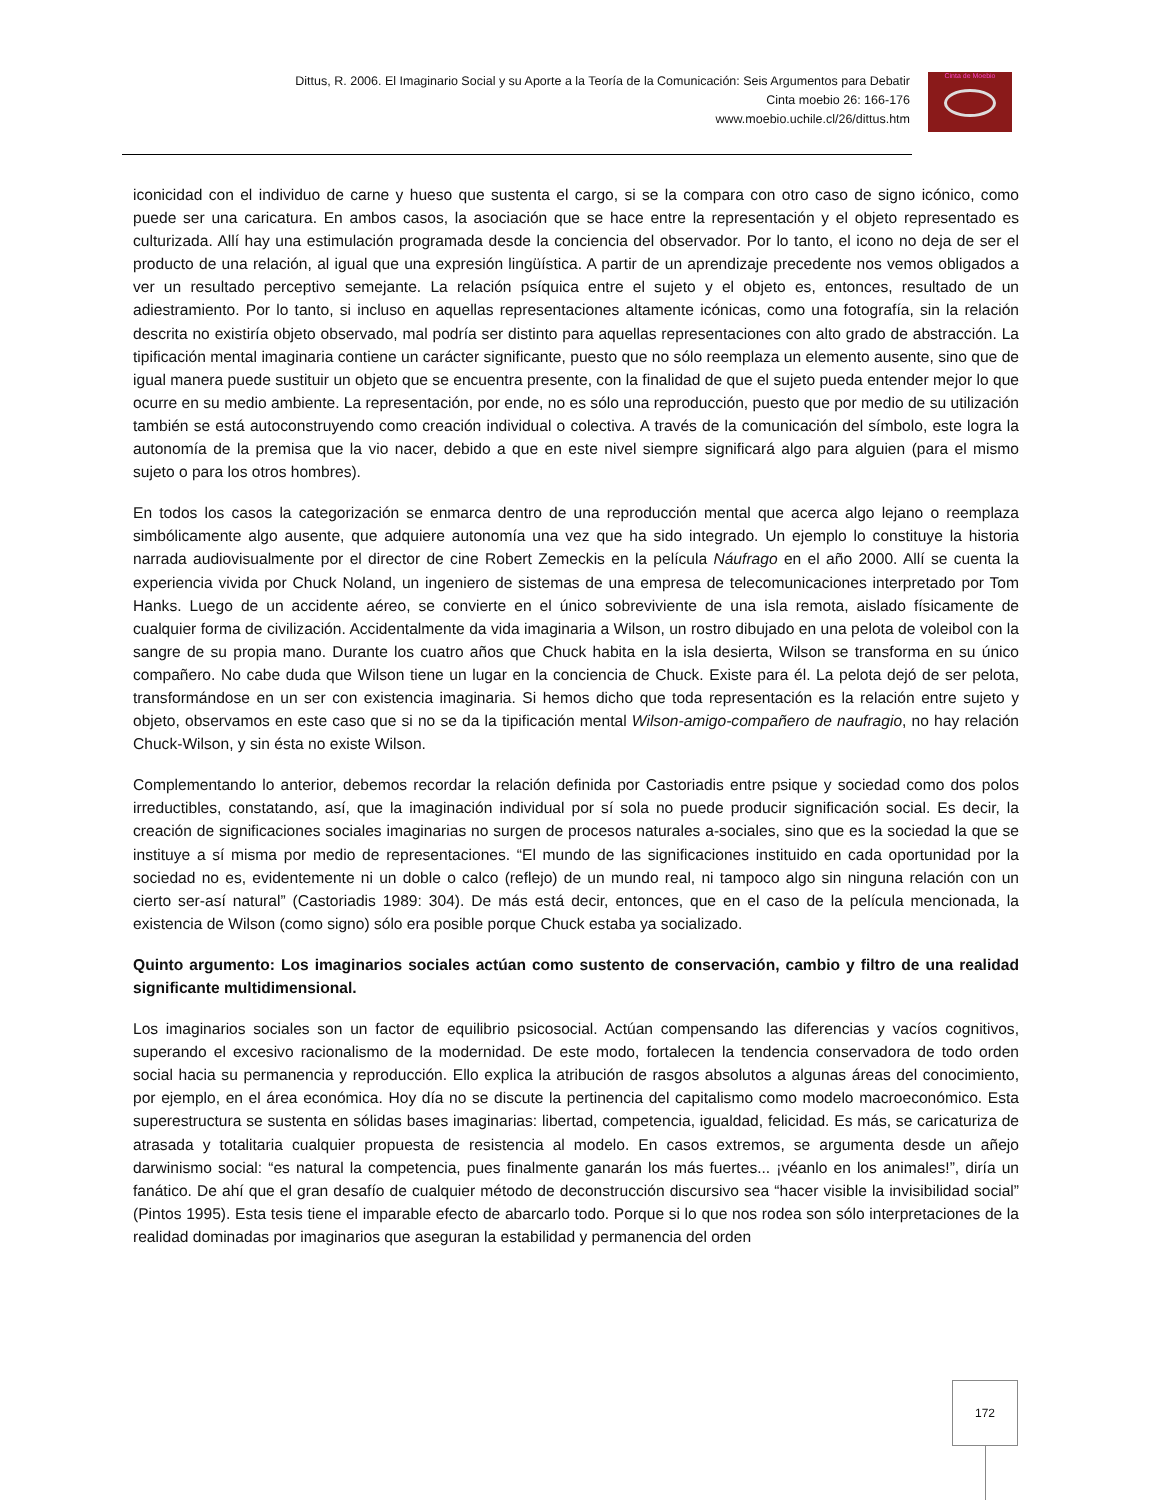Dittus, R. 2006. El Imaginario Social y su Aporte a la Teoría de la Comunicación: Seis Argumentos para Debatir
Cinta moebio 26: 166-176
www.moebio.uchile.cl/26/dittus.htm
Cinta de Moebio
iconicidad con el individuo de carne y hueso que sustenta el cargo, si se la compara con otro caso de signo icónico, como puede ser una caricatura. En ambos casos, la asociación que se hace entre la representación y el objeto representado es culturizada. Allí hay una estimulación programada desde la conciencia del observador. Por lo tanto, el icono no deja de ser el producto de una relación, al igual que una expresión lingüística. A partir de un aprendizaje precedente nos vemos obligados a ver un resultado perceptivo semejante. La relación psíquica entre el sujeto y el objeto es, entonces, resultado de un adiestramiento. Por lo tanto, si incluso en aquellas representaciones altamente icónicas, como una fotografía, sin la relación descrita no existiría objeto observado, mal podría ser distinto para aquellas representaciones con alto grado de abstracción. La tipificación mental imaginaria contiene un carácter significante, puesto que no sólo reemplaza un elemento ausente, sino que de igual manera puede sustituir un objeto que se encuentra presente, con la finalidad de que el sujeto pueda entender mejor lo que ocurre en su medio ambiente. La representación, por ende, no es sólo una reproducción, puesto que por medio de su utilización también se está autoconstruyendo como creación individual o colectiva. A través de la comunicación del símbolo, este logra la autonomía de la premisa que la vio nacer, debido a que en este nivel siempre significará algo para alguien (para el mismo sujeto o para los otros hombres).
En todos los casos la categorización se enmarca dentro de una reproducción mental que acerca algo lejano o reemplaza simbólicamente algo ausente, que adquiere autonomía una vez que ha sido integrado. Un ejemplo lo constituye la historia narrada audiovisualmente por el director de cine Robert Zemeckis en la película Náufrago en el año 2000. Allí se cuenta la experiencia vivida por Chuck Noland, un ingeniero de sistemas de una empresa de telecomunicaciones interpretado por Tom Hanks. Luego de un accidente aéreo, se convierte en el único sobreviviente de una isla remota, aislado físicamente de cualquier forma de civilización. Accidentalmente da vida imaginaria a Wilson, un rostro dibujado en una pelota de voleibol con la sangre de su propia mano. Durante los cuatro años que Chuck habita en la isla desierta, Wilson se transforma en su único compañero. No cabe duda que Wilson tiene un lugar en la conciencia de Chuck. Existe para él. La pelota dejó de ser pelota, transformándose en un ser con existencia imaginaria. Si hemos dicho que toda representación es la relación entre sujeto y objeto, observamos en este caso que si no se da la tipificación mental Wilson-amigo-compañero de naufragio, no hay relación Chuck-Wilson, y sin ésta no existe Wilson.
Complementando lo anterior, debemos recordar la relación definida por Castoriadis entre psique y sociedad como dos polos irreductibles, constatando, así, que la imaginación individual por sí sola no puede producir significación social. Es decir, la creación de significaciones sociales imaginarias no surgen de procesos naturales a-sociales, sino que es la sociedad la que se instituye a sí misma por medio de representaciones. “El mundo de las significaciones instituido en cada oportunidad por la sociedad no es, evidentemente ni un doble o calco (reflejo) de un mundo real, ni tampoco algo sin ninguna relación con un cierto ser-así natural” (Castoriadis 1989: 304). De más está decir, entonces, que en el caso de la película mencionada, la existencia de Wilson (como signo) sólo era posible porque Chuck estaba ya socializado.
Quinto argumento: Los imaginarios sociales actúan como sustento de conservación, cambio y filtro de una realidad significante multidimensional.
Los imaginarios sociales son un factor de equilibrio psicosocial. Actúan compensando las diferencias y vacíos cognitivos, superando el excesivo racionalismo de la modernidad. De este modo, fortalecen la tendencia conservadora de todo orden social hacia su permanencia y reproducción. Ello explica la atribución de rasgos absolutos a algunas áreas del conocimiento, por ejemplo, en el área económica. Hoy día no se discute la pertinencia del capitalismo como modelo macroeconómico. Esta superestructura se sustenta en sólidas bases imaginarias: libertad, competencia, igualdad, felicidad. Es más, se caricaturiza de atrasada y totalitaria cualquier propuesta de resistencia al modelo. En casos extremos, se argumenta desde un añejo darwinismo social: “es natural la competencia, pues finalmente ganarán los más fuertes... ¡véanlo en los animales!”, diría un fanático. De ahí que el gran desafío de cualquier método de deconstrucción discursivo sea “hacer visible la invisibilidad social” (Pintos 1995). Esta tesis tiene el imparable efecto de abarcarlo todo. Porque si lo que nos rodea son sólo interpretaciones de la realidad dominadas por imaginarios que aseguran la estabilidad y permanencia del orden
172